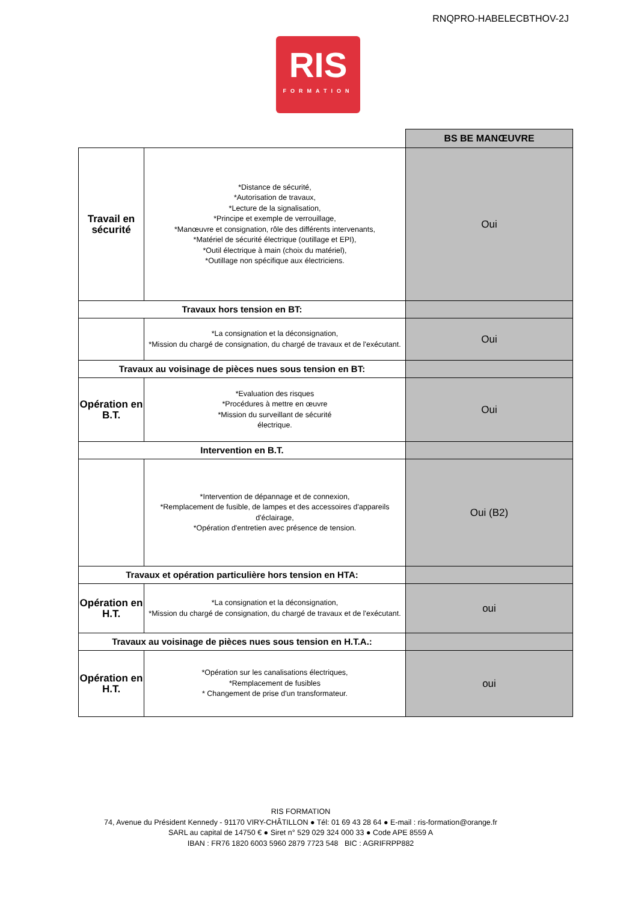RNQPRO-HABELECBTHOV-2J
RIS
FORMATION
| | | BS BE MANŒUVRE |
| Travail en sécurité | *Distance de sécurité, *Autorisation de travaux, *Lecture de la signalisation, *Principe et exemple de verrouillage, *Manœuvre et consignation, rôle des différents intervenants, *Matériel de sécurité électrique (outillage et EPI), *Outil électrique à main (choix du matériel), *Outillage non spécifique aux électriciens. | Oui |
| Travaux hors tension en BT: | | |
| | *La consignation et la déconsignation, *Mission du chargé de consignation, du chargé de travaux et de l'exécutant. | Oui |
| Travaux au voisinage de pièces nues sous tension en BT: | | |
| Opération en B.T. | *Evaluation des risques *Procédures à mettre en œuvre *Mission du surveillant de sécurité électrique. | Oui |
| Intervention en B.T. | | |
| | *Intervention de dépannage et de connexion, *Remplacement de fusible, de lampes et des accessoires d'appareils d'éclairage, *Opération d'entretien avec présence de tension. | Oui (B2) |
| Travaux et opération particulière hors tension en HTA: | | |
| Opération en H.T. | *La consignation et la déconsignation, *Mission du chargé de consignation, du chargé de travaux et de l'exécutant. | oui |
| Travaux au voisinage de pièces nues sous tension en H.T.A.: | | |
| Opération en H.T. | *Opération sur les canalisations électriques, *Remplacement de fusibles * Changement de prise d'un transformateur. | oui |
RIS FORMATION
74, Avenue du Président Kennedy - 91170 VIRY-CHÂTILLON ● Tél: 01 69 43 28 64 ● E-mail : ris-formation@orange.fr
SARL au capital de 14750 € ● Siret n° 529 029 324 000 33 ● Code APE 8559 A
IBAN : FR76 1820 6003 5960 2879 7723 548 BIC : AGRIFRPP882